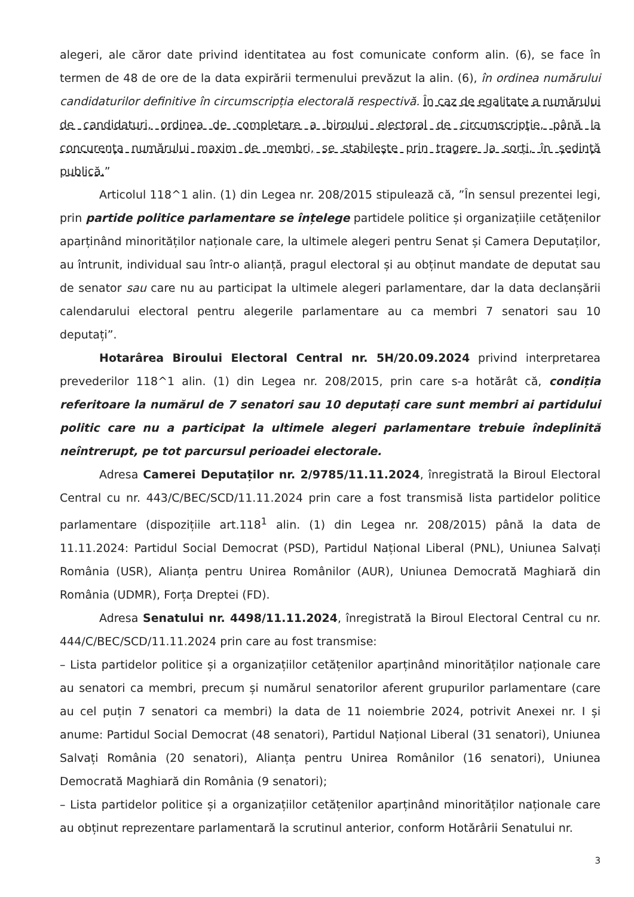alegeri, ale căror date privind identitatea au fost comunicate conform alin. (6), se face în termen de 48 de ore de la data expirării termenului prevăzut la alin. (6), în ordinea numărului candidaturilor definitive în circumscripția electorală respectivă. În caz de egalitate a numărului de candidaturi, ordinea de completare a biroului electoral de circumscripție, până la concurența numărului maxim de membri, se stabilește prin tragere la sorți, în ședință publică.”
Articolul 118^1 alin. (1) din Legea nr. 208/2015 stipulează că, ”În sensul prezentei legi, prin partide politice parlamentare se înțelege partidele politice și organizațiile cetățenilor aparținând minorităților naționale care, la ultimele alegeri pentru Senat și Camera Deputaților, au întrunit, individual sau într-o alianță, pragul electoral și au obținut mandate de deputat sau de senator sau care nu au participat la ultimele alegeri parlamentare, dar la data declanșării calendarului electoral pentru alegerile parlamentare au ca membri 7 senatori sau 10 deputați”.
Hotarârea Biroului Electoral Central nr. 5H/20.09.2024 privind interpretarea prevederilor 118^1 alin. (1) din Legea nr. 208/2015, prin care s-a hotărât că, condiția referitoare la numărul de 7 senatori sau 10 deputați care sunt membri ai partidului politic care nu a participat la ultimele alegeri parlamentare trebuie îndeplinită neîntrerupt, pe tot parcursul perioadei electorale.
Adresa Camerei Deputaților nr. 2/9785/11.11.2024, înregistrată la Biroul Electoral Central cu nr. 443/C/BEC/SCD/11.11.2024 prin care a fost transmisă lista partidelor politice parlamentare (dispozițiile art.118<sup>1</sup> alin. (1) din Legea nr. 208/2015) până la data de 11.11.2024: Partidul Social Democrat (PSD), Partidul Național Liberal (PNL), Uniunea Salvați România (USR), Alianța pentru Unirea Românilor (AUR), Uniunea Democrată Maghiară din România (UDMR), Forța Dreptei (FD).
Adresa Senatului nr. 4498/11.11.2024, înregistrată la Biroul Electoral Central cu nr. 444/C/BEC/SCD/11.11.2024 prin care au fost transmise:
– Lista partidelor politice și a organizațiilor cetățenilor aparținând minorităților naționale care au senatori ca membri, precum și numărul senatorilor aferent grupurilor parlamentare (care au cel puțin 7 senatori ca membri) la data de 11 noiembrie 2024, potrivit Anexei nr. I și anume: Partidul Social Democrat (48 senatori), Partidul Național Liberal (31 senatori), Uniunea Salvați România (20 senatori), Alianța pentru Unirea Românilor (16 senatori), Uniunea Democrată Maghiară din România (9 senatori);
– Lista partidelor politice și a organizațiilor cetățenilor aparținând minorităților naționale care au obținut reprezentare parlamentară la scrutinul anterior, conform Hotărârii Senatului nr.
3